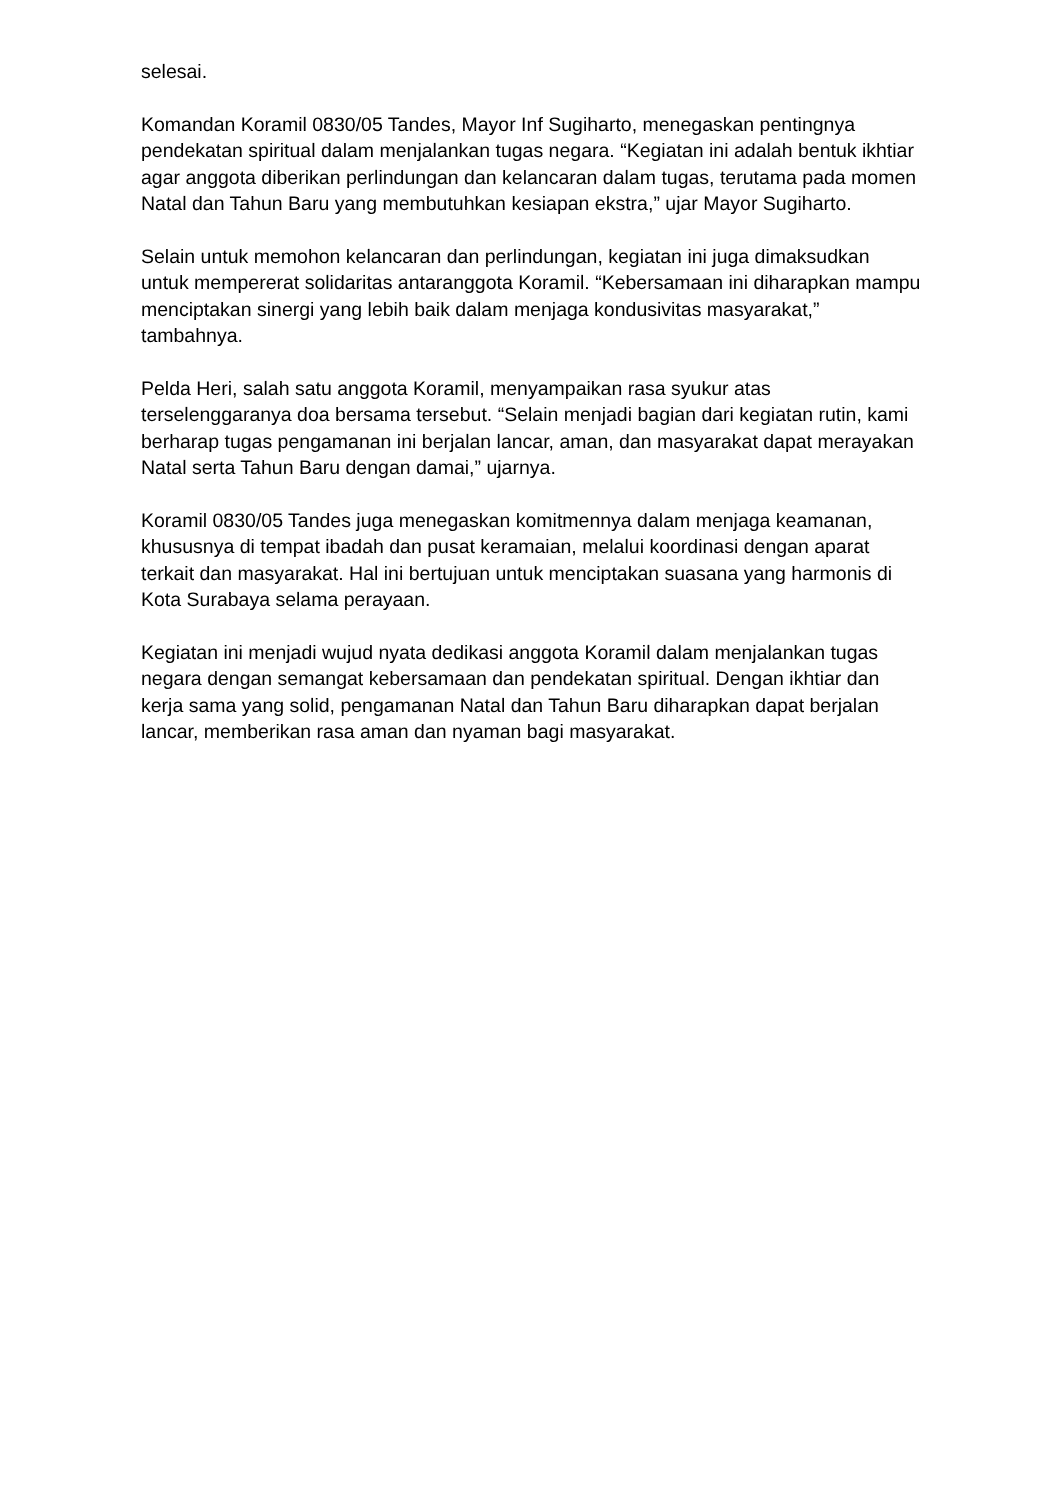selesai.
Komandan Koramil 0830/05 Tandes, Mayor Inf Sugiharto, menegaskan pentingnya pendekatan spiritual dalam menjalankan tugas negara. “Kegiatan ini adalah bentuk ikhtiar agar anggota diberikan perlindungan dan kelancaran dalam tugas, terutama pada momen Natal dan Tahun Baru yang membutuhkan kesiapan ekstra,” ujar Mayor Sugiharto.
Selain untuk memohon kelancaran dan perlindungan, kegiatan ini juga dimaksudkan untuk mempererat solidaritas antaranggota Koramil. “Kebersamaan ini diharapkan mampu menciptakan sinergi yang lebih baik dalam menjaga kondusivitas masyarakat,” tambahnya.
Pelda Heri, salah satu anggota Koramil, menyampaikan rasa syukur atas terselenggaranya doa bersama tersebut. “Selain menjadi bagian dari kegiatan rutin, kami berharap tugas pengamanan ini berjalan lancar, aman, dan masyarakat dapat merayakan Natal serta Tahun Baru dengan damai,” ujarnya.
Koramil 0830/05 Tandes juga menegaskan komitmennya dalam menjaga keamanan, khususnya di tempat ibadah dan pusat keramaian, melalui koordinasi dengan aparat terkait dan masyarakat. Hal ini bertujuan untuk menciptakan suasana yang harmonis di Kota Surabaya selama perayaan.
Kegiatan ini menjadi wujud nyata dedikasi anggota Koramil dalam menjalankan tugas negara dengan semangat kebersamaan dan pendekatan spiritual. Dengan ikhtiar dan kerja sama yang solid, pengamanan Natal dan Tahun Baru diharapkan dapat berjalan lancar, memberikan rasa aman dan nyaman bagi masyarakat.